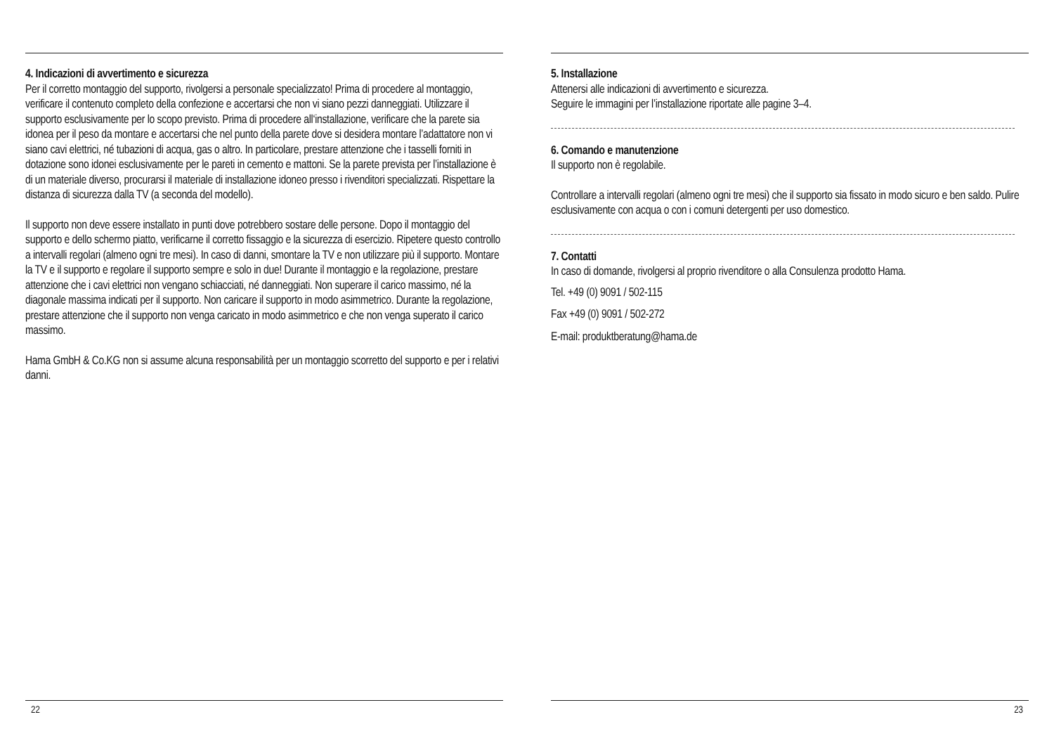4. Indicazioni di avvertimento e sicurezza
Per il corretto montaggio del supporto, rivolgersi a personale specializzato! Prima di procedere al montaggio, verificare il contenuto completo della confezione e accertarsi che non vi siano pezzi danneggiati. Utilizzare il supporto esclusivamente per lo scopo previsto. Prima di procedere all‘installazione, verificare che la parete sia idonea per il peso da montare e accertarsi che nel punto della parete dove si desidera montare l’adattatore non vi siano cavi elettrici, né tubazioni di acqua, gas o altro. In particolare, prestare attenzione che i tasselli forniti in dotazione sono idonei esclusivamente per le pareti in cemento e mattoni. Se la parete prevista per l’installazione è di un materiale diverso, procurarsi il materiale di installazione idoneo presso i rivenditori specializzati. Rispettare la distanza di sicurezza dalla TV (a seconda del modello).
Il supporto non deve essere installato in punti dove potrebbero sostare delle persone. Dopo il montaggio del supporto e dello schermo piatto, verificarne il corretto fissaggio e la sicurezza di esercizio. Ripetere questo controllo a intervalli regolari (almeno ogni tre mesi). In caso di danni, smontare la TV e non utilizzare più il supporto. Montare la TV e il supporto e regolare il supporto sempre e solo in due! Durante il montaggio e la regolazione, prestare attenzione che i cavi elettrici non vengano schiacciati, né danneggiati. Non superare il carico massimo, né la diagonale massima indicati per il supporto. Non caricare il supporto in modo asimmetrico. Durante la regolazione, prestare attenzione che il supporto non venga caricato in modo asimmetrico e che non venga superato il carico massimo.
Hama GmbH & Co.KG non si assume alcuna responsabilità per un montaggio scorretto del supporto e per i relativi danni.
22
5. Installazione
Attenersi alle indicazioni di avvertimento e sicurezza.
Seguire le immagini per l’installazione riportate alle pagine 3–4.
6. Comando e manutenzione
Il supporto non è regolabile.
Controllare a intervalli regolari (almeno ogni tre mesi) che il supporto sia fissato in modo sicuro e ben saldo. Pulire esclusivamente con acqua o con i comuni detergenti per uso domestico.
7. Contatti
In caso di domande, rivolgersi al proprio rivenditore o alla Consulenza prodotto Hama.
Tel. +49 (0) 9091 / 502-115
Fax +49 (0) 9091 / 502-272
E-mail: produktberatung@hama.de
23